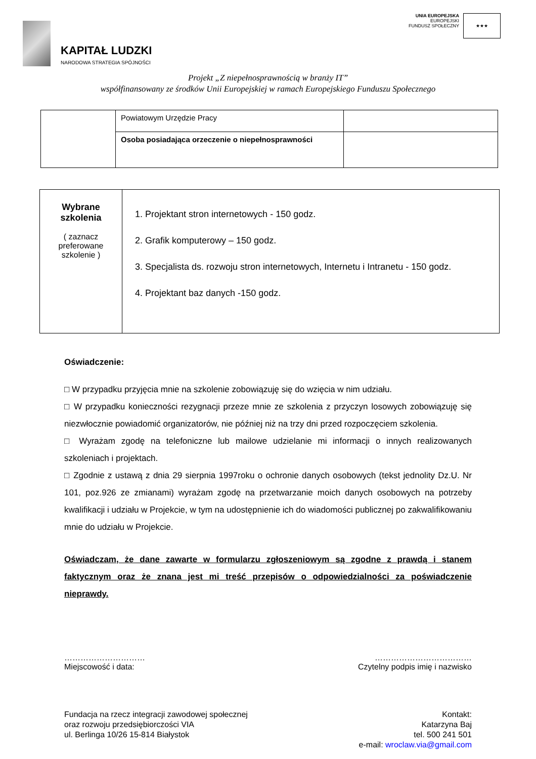KAPITAŁ LUDZKI
NARODOWA STRATEGIA SPÓJNOŚCI
UNIA EUROPEJSKA
EUROPEJSKI
FUNDUSZ SPOŁECZNY
★★★
Projekt „Z niepełnosprawnością w branży IT”
współfinansowany ze środków Unii Europejskiej w ramach Europejskiego Funduszu Społecznego
| | Powiatowym Urzędzie Pracy | |
| | Osoba posiadająca orzeczenie o niepełnosprawności | |
| Wybrane szkolenia ( zaznacz preferowane szkolenie ) | 1. Projektant stron internetowych - 150 godz. 2. Grafik komputerowy – 150 godz. 3. Specjalista ds. rozwoju stron internetowych, Internetu i Intranetu - 150 godz. 4. Projektant baz danych -150 godz. |
Oświadczenie:
□ W przypadku przyjęcia mnie na szkolenie zobowiązuję się do wzięcia w nim udziału.
□ W przypadku konieczności rezygnacji przeze mnie ze szkolenia z przyczyn losowych zobowiązuję się niezwłocznie powiadomić organizatorów, nie później niż na trzy dni przed rozpoczęciem szkolenia.
□ Wyrażam zgodę na telefoniczne lub mailowe udzielanie mi informacji o innych realizowanych szkoleniach i projektach.
□ Zgodnie z ustawą z dnia 29 sierpnia 1997roku o ochronie danych osobowych (tekst jednolity Dz.U. Nr 101, poz.926 ze zmianami) wyrażam zgodę na przetwarzanie moich danych osobowych na potrzeby kwalifikacji i udziału w Projekcie, w tym na udostępnienie ich do wiadomości publicznej po zakwalifikowaniu mnie do udziału w Projekcie.
Oświadczam, że dane zawarte w formularzu zgłoszeniowym są zgodne z prawdą i stanem faktycznym oraz że znana jest mi treść przepisów o odpowiedzialności za poświadczenie nieprawdy.
…………………………
Miejscowość i data:
………………………………
Czytelny podpis imię i nazwisko
Fundacja na rzecz integracji zawodowej społecznej
oraz rozwoju przedsiębiorczości VIA
ul. Berlinga 10/26 15-814 Białystok
Kontakt:
Katarzyna Baj
tel. 500 241 501
e-mail: wroclaw.via@gmail.com